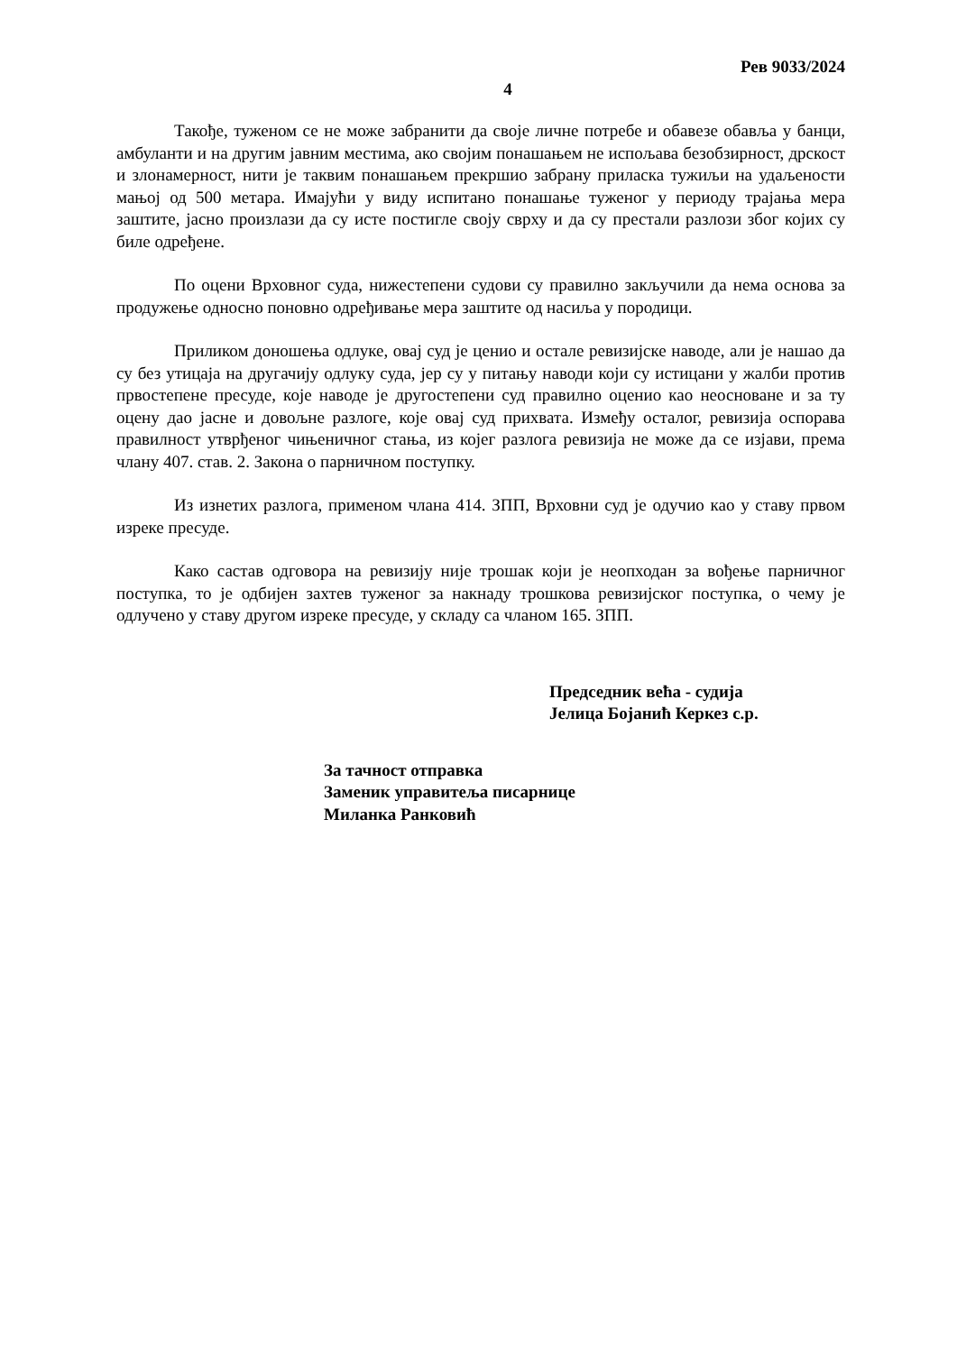Рев 9033/2024
4
Такође, туженом се не може забранити да своје личне потребе и обавезе обавља у банци, амбуланти и на другим јавним местима, ако својим понашањем не испољава безобзирност, дрскост и злонамерност, нити је таквим понашањем прекршио забрану приласка тужиљи на удаљености мањој од 500 метара. Имајући у виду испитано понашање туженог у периоду трајања мера заштите, јасно произлази да су исте постигле своју сврху и да су престали разлози због којих су биле одређене.
По оцени Врховног суда, нижестепени судови су правилно закључили да нема основа за продужење односно поновно одређивање мера заштите од насиља у породици.
Приликом доношења одлуке, овај суд је ценио и остале ревизијске наводе, али је нашао да су без утицаја на другачију одлуку суда, јер су у питању наводи који су истицани у жалби против првостепене пресуде, које наводе је другостепени суд правилно оценио као неосноване и за ту оцену дао јасне и довољне разлоге, које овај суд прихвата. Између осталог, ревизија оспорава правилност утврђеног чињеничног стања, из којег разлога ревизија не може да се изјави, према члану 407. став. 2. Закона о парничном поступку.
Из изнетих разлога, применом члана 414. ЗПП, Врховни суд је одучио као у ставу првом изреке пресуде.
Како састав одговора на ревизију није трошак који је неопходан за вођење парничног поступка, то је одбијен захтев туженог за накнаду трошкова ревизијског поступка, о чему је одлучено у ставу другом изреке пресуде, у складу са чланом 165. ЗПП.
Председник већа - судија
Јелица Бојанић Керкез с.р.
За тачност отправка
Заменик управитеља писарнице
Миланка Ранковић